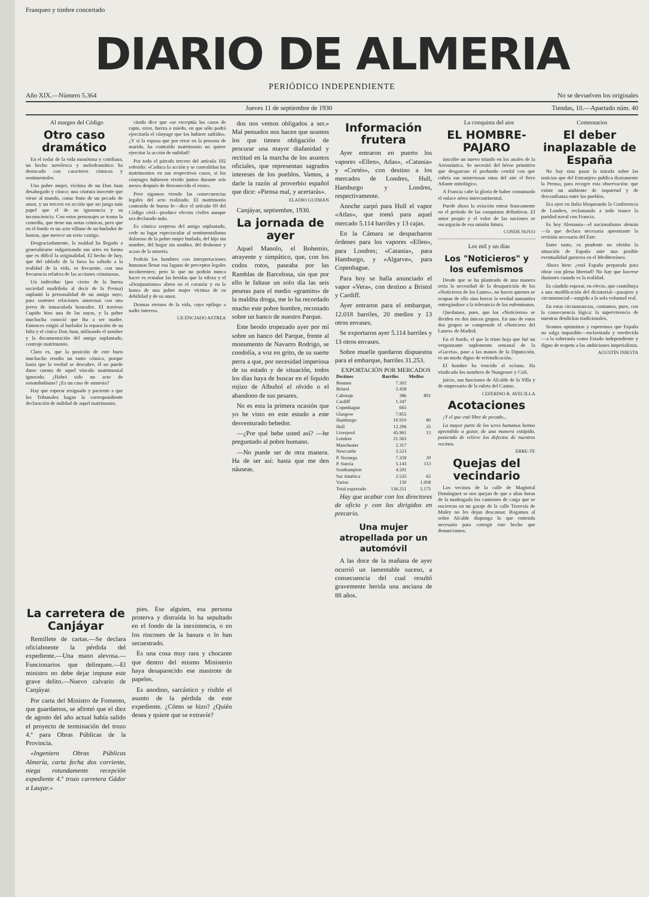Franqueo y timbre concertado
DIARIO DE ALMERIA
PERIÓDICO INDEPENDIENTE
Año XIX.—Número 5.364 No se devuelven los originales
Jueves 11 de septiembre de 1930 Tiendas, 10.—Apartado núm. 40
Al margen del Código
Otro caso dramático
En el rodar de la vida monótona y cotidiana, un hecho novelesco y melodramático ha destacado con caracteres cómicos y sentimentales.
Una pobre mujer, víctima de un Don Juan desahogado y cínico; una criatura inocente que viene al mundo, como fruto de un pecado de amor, y un tercero en acción que no juega más papel que el de su ignorancia y su inconsciencia. Con estos personajes se trama la comedia, que tiene sus notas cómicas, pero que en el fondo es un acto villano de un burlador de honras, que merece un serio castigo.
Desgraciadamente, la maldad ha llegado a generalizarse vulgarizando sus artes en forma que es difícil la originalidad. El hecho de hoy, que del tablado de la farsa ha saltado a la realidad de la vida, es frecuente, con una frecuencia relativa de las acciones criminosas.
Un individuo (por cierto de la buena sociedad madrileña al decir de la Prensa) suplantó la personalidad de un amigo suyo, para sostener relaciones amorosas con una joven de inmaculada honradez. El travieso Cupido hizo una de las suyas, y la pobre muchacha conoció que iba a ser madre. Entonces exigió al burlador la reparación de su falta y el cínico Don Juan, utilizando el nombre y la documentación del amigo suplantado, contrajo matrimonio.
Claro es, que la posición de este buen muchacho resulta un tanto cómica, porque hasta que la verdad se descubre, él no puede darse cuenta de aquel vínculo matrimonial ignorado. ¿Habrá sido un acto de sonambulismo? ¿Es un caso de amnesia?
Hay que esperar resignado y paciente a que los Tribunales hagan la correspondiente declaración de nulidad de aquel matrimonio.
citado dice que «se exceptúa los casos de rapto, error, fuerza o miedo, en que sólo podrá ejercitarla el cónyuge que los hubiere sufrido». ¿Y si la esposa que por error en la persona de marido, ha contraído matrimonio no quiere ejercitar la acción de nulidad?
Por todo el párrafo tercero del artículo 102 referido: «Caduca la acción y se convalidan los matrimonios en sus respectivos casos, si los cónyuges hubiesen vivido juntos durante seis meses después de desvanecido el error».
Pero sigamos viendo las consecuencias legales del acto realizado. El matrimonio contraído de buena fe—dice el artículo 69 del Código civil—produce efectos civiles aunque sea declarado nulo.
Es cómica sorpresa del amigo suplantado, cede su lugar espectacular al sentimentalismo doloroso de la pobre mujer burlada, del hijo sin nombre, del hogar sin sombra, del deshonor y acaso de la miseria.
Podrán los hombres con interpretaciones humanas llenar esa laguna de preceptos legales incoherentes; pero lo que no podrán nunca hacer es restañar las heridas que la vileza y el «Donjuanismo» abren en el corazón y en la honra de una pobre mujer víctima de su debilidad y de su amor.
Dramas eternos de la vida, cuyo epílogo a nadie interesa.
LICENCIADO ASTREA
dos nos vemos obligados a ser.» Mal pensados nos hacen que seamos los que tienen obligación de procurar una mayor diafanidad y rectitud en la marcha de los asuntos oficiales, que representan sagrados intereses de los pueblos. Vamos, a darle la razón al proverbio español que dice: «Piensa mal, y acertarás».
ELADIO GUZMÁN
Canjáyar, septiembre, 1930.
La jornada de ayer
Aquel Manolo, el Bohemio, atrayente y simpático, que, con los codos rotos, paseaba por las Ramblas de Barcelona, sin que por ello le faltase un solo día las seis pesetas para el medio «gramito» de la maldita droga, me lo ha recordado mucho este pobre hombre, recostado sobre un banco de nuestro Parque.
Este beodo tropezado ayer por mí sobre un banco del Parque, frente al monumento de Navarro Rodrigo, se condolía, a voz en grito, de su suerte perra a que, por necesidad imperiosa de su estado y de situación, todos los días haya de buscar en el líquido rojizo de Albuñol el olvido o el abandono de sus pesares.
No es esta la primera ocasión que yo he visto en este estado a este desventurado bebedor.
—¿Por qué bebe usted así? —he preguntado al pobre humano.
—No puede ser de otra manera. Ha de ser así: hasta que me den náuseas.
Información frutera
Ayer entraron en puerto los vapores «Ellen», Atlas», «Catania» y «Cortés», con destino a los mercados de Londres, Hull, Hamburgo y Londres, respectivamente.
Anoche zarpó para Hull el vapor «Atlas», que tomó para aquel mercado 5.114 barriles y 13 cajas.
En la Cámara se despacharon órdenes para los vapores «Ellen», para Londres; «Catania», para Hamburgo, y «Algarve», para Copenhague.
Para hoy se halla anunciado el vapor «Vera», con destino a Bristol y Cardiff.
Ayer entraron para el embarque, 12.018 barriles, 20 medios y 13 otros envases.
Se exportaron ayer 5.114 barriles y 13 otros envases.
Sobre muelle quedaron dispuestos para el embarque, barriles 31.253.
EXPORTACIÓN POR MERCADOS
| Destinos | Barriles | Medios |
| --- | --- | --- |
| Bremen | 7.302 | |
| Bristol | 2.458 | |
| Cabotaje | 386 | 891 |
| Cardiff | 1.347 | |
| Copenhague | 665 | |
| Glasgow | 7.855 | |
| Hamburgo | 10.910 | 80 |
| Hull | 12.206 | 35 |
| Liverpool | 45.961 | 13 |
| Londres | 21.563 | |
| Manchester | 2.317 | |
| Newcastle | 3.523 | |
| P. Noruega | 7.339 | 20 |
| P. Suecia | 5.143 | 113 |
| Southampton | 4.591 | |
| Sur América | 2.535 | 65 |
| Varios | 150 | 1.958 |
| Total exportado | 136.251 | 3.175 |
Hay que acabar con los directores de oficio y con los dirigidos en precario.
Una mujer atropellada por un automóvil
A las doce de la mañana de ayer ocurrió un lamentable suceso, a consecuencia del cual resultó gravemente herida una anciana de 88 años.
La conquista del aire
EL HOMBRE-PAJARO
inscribe un nuevo triunfo en los anales de la Aeronáutica. Se necesitó del héroe primitivo que desgarrase el profundo cendal con que cubría sus misteriosas rutas del aire el fiero Atlante mitológico.
A Francia cabe la gloria de haber consumado el enlace aéreo intercontinental.
Puede ahora la aviación entrar francamente en el período de las conquistas definitivas. El amor propio y el valor de las naciones se encargarán de esa misión futura.
CONDE NOVO
Los mil y un días
Los "Noticieros" y los eufemismos
Desde que se ha planteado de una manera seria la necesidad de la desaparición de los «Noticieros de los Lunes», no hacen quienes se ocupan de ello sino borrar la verdad sustantiva entregándose a la tolerancia de los eufemismos.
Quedamos, pues, que los «Noticieros» se dividen en dos únicos grupos. En uno de estos dos grupos se comprende el «Noticiero del Lunes» de Madrid.
En el fondo, el que la triste hoja que fué un vergonzante suplemento semanal de la «Gaceta», pase a las manos de la Diputación, es un modo digno de reivindicación.
El hombre ha vencido al océano. Ha vindicado los nombres de Nungesser y Coli.
juicio, sus funciones de Alcalde de la Villa y de empresario de la ruleta del Casino.
CEFERINO R. AVECILLA
Acotaciones
¡Y el que esté libre de pecado...
La mayor parte de los seres humanos hemos aprendido a gozar, de una manera estúpida, poniendo de relieve los defectos de nuestros vecinos.
ERRE-TE
Quejas del vecindario
Los vecinos de la calle de Magistral Domínguez se nos quejan de que a altas horas de la madrugada los camiones de carga que se encierran en un garaje de la calle Travesía de Muley no les dejan descansar. Rogamos al señor Alcalde disponga lo que entienda necesario para corregir este hecho que denunciamos.
Comentarios
El deber inaplazable de España
No hay sino pasar la mirada sobre las noticias que del Extranjero publica diariamente la Prensa, para recoger esta observación: que existe un ambiente de inquietud y de desconfianza entre los pueblos.
Era ayer en Italia bloqueando la Conferencia de Londres, reclamando a todo trance la paridad naval con Francia.
Es hoy Alemania—el nacionalismo alemán—la que declara necesaria apremiante la revisión necesaria del Este.
Entre tanto, es prudente no olvidar la situación de España ante una posible eventualidad guerrera en el Mediterráneo.
Ahora bien: ¿está España preparada para obrar con plena libertad? No hay que hacerse ilusiones cuando es la realidad.
Es cándido esperar, en efecto, que contribuya a una modificación del dictatorial—pasajero y circunstancial—surgido a la sola voluntad real.
En estas circunstancias, contamos, pues, con la consecuencia lógica: la supervivencia de nuestras desdichas tradicionales.
Seamos optimistas y esperemos que España no salga impasible—esclavizada y envilecida—a la soberanía como Estado independiente y digno de respeto a las ambiciones imperialistas.
AGUSTÍN INIESTA
La carretera de Canjáyar
Remillete de cartas.—Se declara oficialmente la pérdida del expediente.—Una mano alevosa.—Funcionarios que delinquen.—El ministro no debe dejar impune este grave delito.—Nuevo calvario de Canjáyar.
Por carta del Ministro de Fomento, que guardamos, se afirmó que el diez de agosto del año actual había salido el proyecto de terminación del trozo 4.º para Obras Públicas de la Provincia.
«Ingeniero Obras Públicas Almería, carta fecha dos corriente, niega rotundamente recepción expediente 4.º trozo carretera Gádor a Laujar.»
pies. Ese alguien, esa persona proterva y distraída lo ha sepultado en el fondo de la inexistencia, o en los rincones de la basura o lo han secuestrado.
Es una cosa muy rara y chocante que dentro del mismo Ministerio haya desaparecido ese mastrote de papeles.
Es anodino, sarcástico y risible el asunto de la pérdida de este expediente. ¿Cómo se hizo? ¿Quién desea y quiere que se extravíe?